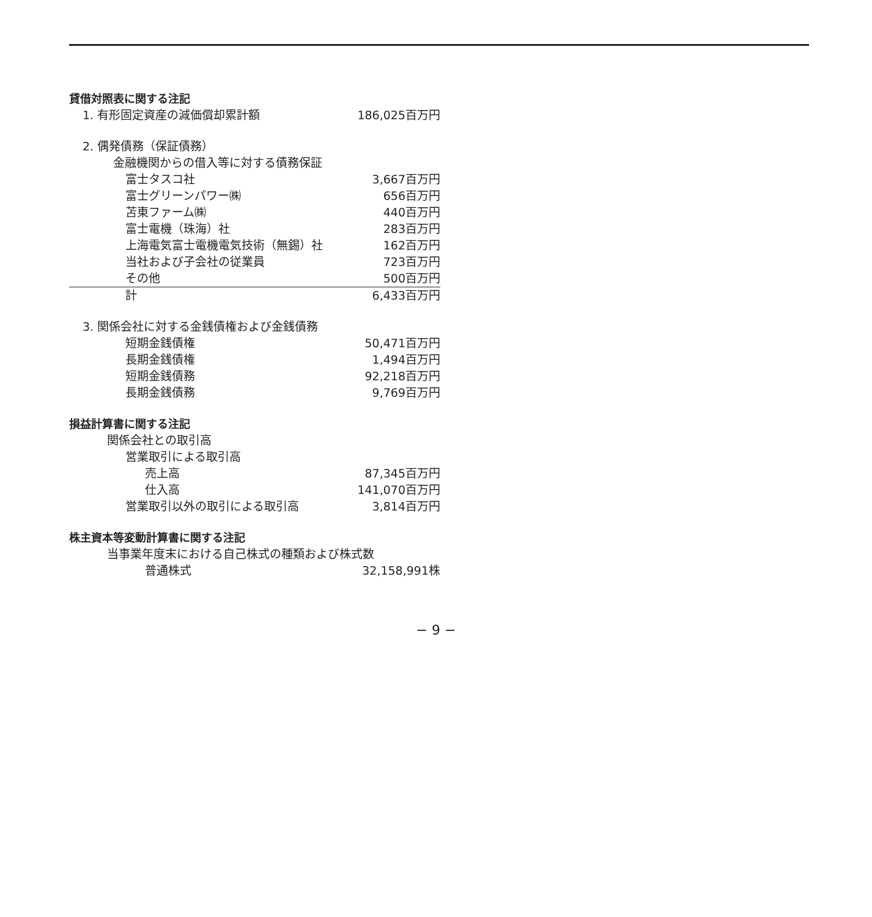貸借対照表に関する注記
| 1. 有形固定資産の減価償却累計額 | 186,025百万円 |
| 2. 偶発債務（保証債務） | |
| 金融機関からの借入等に対する債務保証 | |
| 富士タスコ社 | 3,667百万円 |
| 富士グリーンパワー㈱ | 656百万円 |
| 苫東ファーム㈱ | 440百万円 |
| 富士電機（珠海）社 | 283百万円 |
| 上海電気富士電機電気技術（無錫）社 | 162百万円 |
| 当社および子会社の従業員 | 723百万円 |
| その他 | 500百万円 |
| 計 | 6,433百万円 |
| 3. 関係会社に対する金銭債権および金銭債務 | |
| 短期金銭債権 | 50,471百万円 |
| 長期金銭債権 | 1,494百万円 |
| 短期金銭債務 | 92,218百万円 |
| 長期金銭債務 | 9,769百万円 |
損益計算書に関する注記
| 関係会社との取引高 | |
| 営業取引による取引高 | |
| 売上高 | 87,345百万円 |
| 仕入高 | 141,070百万円 |
| 営業取引以外の取引による取引高 | 3,814百万円 |
株主資本等変動計算書に関する注記
| 当事業年度末における自己株式の種類および株式数 | |
| 普通株式 | 32,158,991株 |
− 9 −